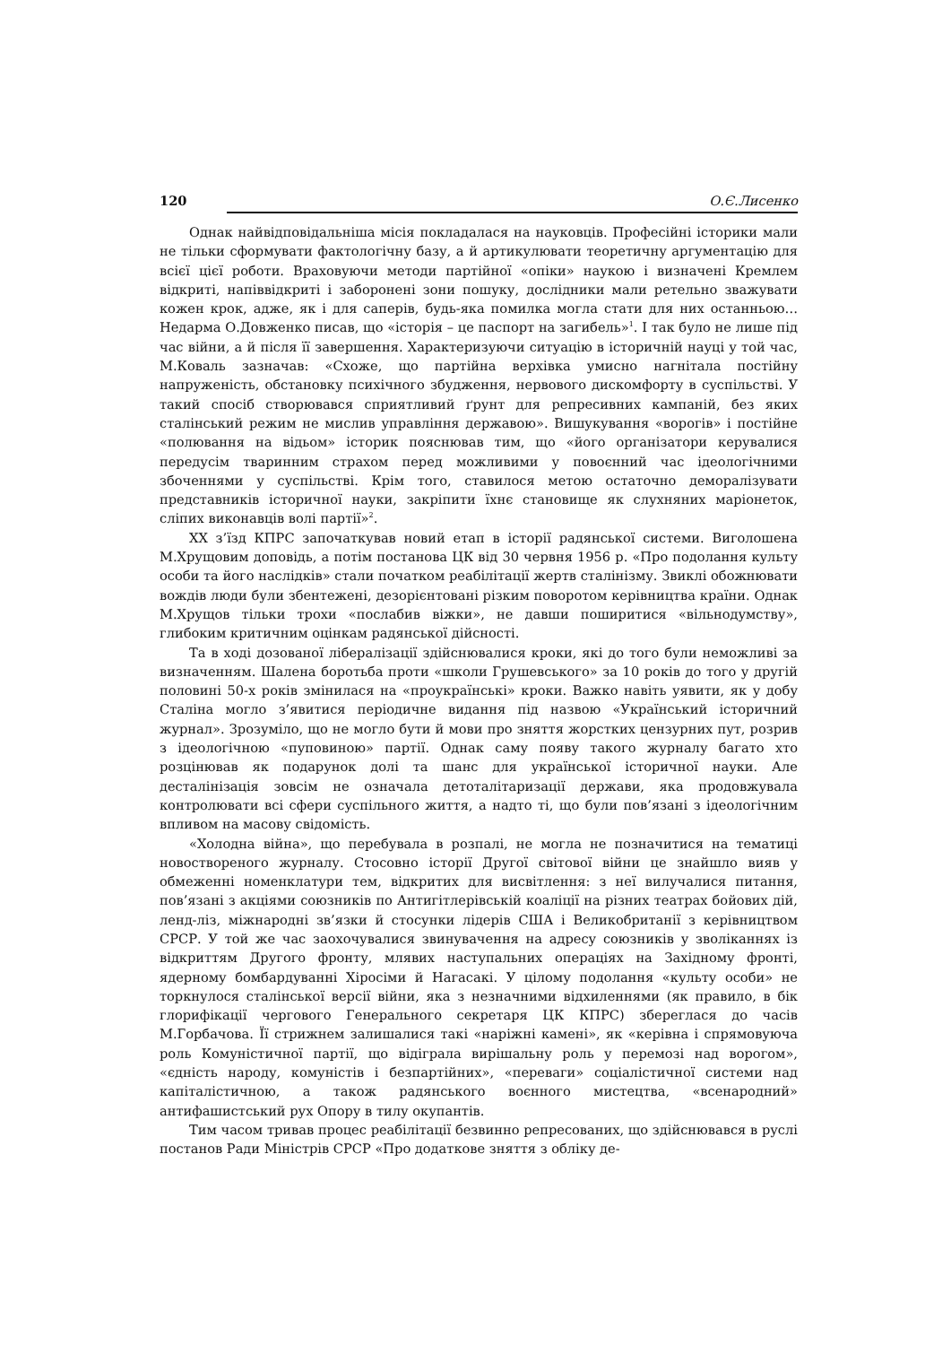120 О.Є.Лисенко
Однак найвідповідальніша місія покладалася на науковців. Професійні історики мали не тільки сформувати фактологічну базу, а й артикулювати теоретичну аргументацію для всієї цієї роботи. Враховуючи методи партійної «опіки» наукою і визначені Кремлем відкриті, напіввідкриті і заборонені зони пошуку, дослідники мали ретельно зважувати кожен крок, адже, як і для саперів, будь-яка помилка могла стати для них останньою… Недарма О.Довженко писав, що «історія – це паспорт на загибель»<sup>1</sup>. І так було не лише під час війни, а й після її завершення. Характеризуючи ситуацію в історичній науці у той час, М.Коваль зазначав: «Схоже, що партійна верхівка умисно нагнітала постійну напруженість, обстановку психічного збудження, нервового дискомфорту в суспільстві. У такий спосіб створювався сприятливий ґрунт для репресивних кампаній, без яких сталінський режим не мислив управління державою». Вишукування «ворогів» і постійне «полювання на відьом» історик пояснював тим, що «його організатори керувалися передусім тваринним страхом перед можливими у повоєнний час ідеологічними збоченнями у суспільстві. Крім того, ставилося метою остаточно деморалізувати представників історичної науки, закріпити їхнє становище як слухняних маріонеток, сліпих виконавців волі партії»<sup>2</sup>.
ХХ з’їзд КПРС започаткував новий етап в історії радянської системи. Виголошена М.Хрущовим доповідь, а потім постанова ЦК від 30 червня 1956 р. «Про подолання культу особи та його наслідків» стали початком реабілітації жертв сталінізму. Звиклі обожнювати вождів люди були збентежені, дезорієнтовані різким поворотом керівництва країни. Однак М.Хрущов тільки трохи «послабив віжки», не давши поширитися «вільнодумству», глибоким критичним оцінкам радянської дійсності.
Та в ході дозованої лібералізації здійснювалися кроки, які до того були неможливі за визначенням. Шалена боротьба проти «школи Грушевського» за 10 років до того у другій половині 50-х років змінилася на «проукраїнські» кроки. Важко навіть уявити, як у добу Сталіна могло з’явитися періодичне видання під назвою «Український історичний журнал». Зрозуміло, що не могло бути й мови про зняття жорстких цензурних пут, розрив з ідеологічною «пуповиною» партії. Однак саму появу такого журналу багато хто розцінював як подарунок долі та шанс для української історичної науки. Але десталінізація зовсім не означала детоталітаризації держави, яка продовжувала контролювати всі сфери суспільного життя, а надто ті, що були пов’язані з ідеологічним впливом на масову свідомість.
«Холодна війна», що перебувала в розпалі, не могла не позначитися на тематиці новоствореного журналу. Стосовно історії Другої світової війни це знайшло вияв у обмеженні номенклатури тем, відкритих для висвітлення: з неї вилучалися питання, пов’язані з акціями союзників по Антигітлерівській коаліції на різних театрах бойових дій, ленд-ліз, міжнародні зв’язки й стосунки лідерів США і Великобританії з керівництвом СРСР. У той же час заохочувалися звинувачення на адресу союзників у зволіканнях із відкриттям Другого фронту, млявих наступальних операціях на Західному фронті, ядерному бомбардуванні Хіросіми й Нагасакі. У цілому подолання «культу особи» не торкнулося сталінської версії війни, яка з незначними відхиленнями (як правило, в бік глорифікації чергового Генерального секретаря ЦК КПРС) збереглася до часів М.Горбачова. Її стрижнем залишалися такі «наріжні камені», як «керівна і спрямовуюча роль Комуністичної партії, що відіграла вирішальну роль у перемозі над ворогом», «єдність народу, комуністів і безпартійних», «переваги» соціалістичної системи над капіталістичною, а також радянського воєнного мистецтва, «всенародний» антифашистський рух Опору в тилу окупантів.
Тим часом тривав процес реабілітації безвинно репресованих, що здійснювався в руслі постанов Ради Міністрів СРСР «Про додаткове зняття з обліку де-